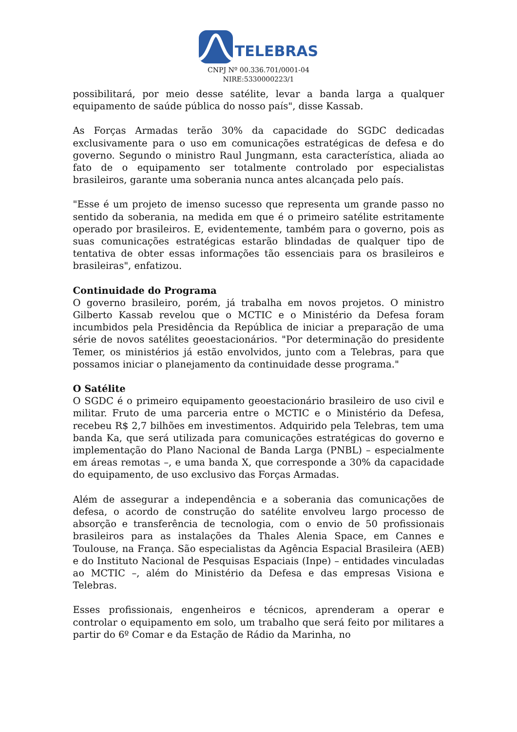TELEBRAS
CNPJ Nº 00.336.701/0001-04
NIRE:5330000223/1
possibilitará, por meio desse satélite, levar a banda larga a qualquer equipamento de saúde pública do nosso país", disse Kassab.
As Forças Armadas terão 30% da capacidade do SGDC dedicadas exclusivamente para o uso em comunicações estratégicas de defesa e do governo. Segundo o ministro Raul Jungmann, esta característica, aliada ao fato de o equipamento ser totalmente controlado por especialistas brasileiros, garante uma soberania nunca antes alcançada pelo país.
"Esse é um projeto de imenso sucesso que representa um grande passo no sentido da soberania, na medida em que é o primeiro satélite estritamente operado por brasileiros. E, evidentemente, também para o governo, pois as suas comunicações estratégicas estarão blindadas de qualquer tipo de tentativa de obter essas informações tão essenciais para os brasileiros e brasileiras", enfatizou.
Continuidade do Programa
O governo brasileiro, porém, já trabalha em novos projetos. O ministro Gilberto Kassab revelou que o MCTIC e o Ministério da Defesa foram incumbidos pela Presidência da República de iniciar a preparação de uma série de novos satélites geoestacionários. "Por determinação do presidente Temer, os ministérios já estão envolvidos, junto com a Telebras, para que possamos iniciar o planejamento da continuidade desse programa."
O Satélite
O SGDC é o primeiro equipamento geoestacionário brasileiro de uso civil e militar. Fruto de uma parceria entre o MCTIC e o Ministério da Defesa, recebeu R$ 2,7 bilhões em investimentos. Adquirido pela Telebras, tem uma banda Ka, que será utilizada para comunicações estratégicas do governo e implementação do Plano Nacional de Banda Larga (PNBL) – especialmente em áreas remotas –, e uma banda X, que corresponde a 30% da capacidade do equipamento, de uso exclusivo das Forças Armadas.
Além de assegurar a independência e a soberania das comunicações de defesa, o acordo de construção do satélite envolveu largo processo de absorção e transferência de tecnologia, com o envio de 50 profissionais brasileiros para as instalações da Thales Alenia Space, em Cannes e Toulouse, na França. São especialistas da Agência Espacial Brasileira (AEB) e do Instituto Nacional de Pesquisas Espaciais (Inpe) – entidades vinculadas ao MCTIC –, além do Ministério da Defesa e das empresas Visiona e Telebras.
Esses profissionais, engenheiros e técnicos, aprenderam a operar e controlar o equipamento em solo, um trabalho que será feito por militares a partir do 6º Comar e da Estação de Rádio da Marinha, no